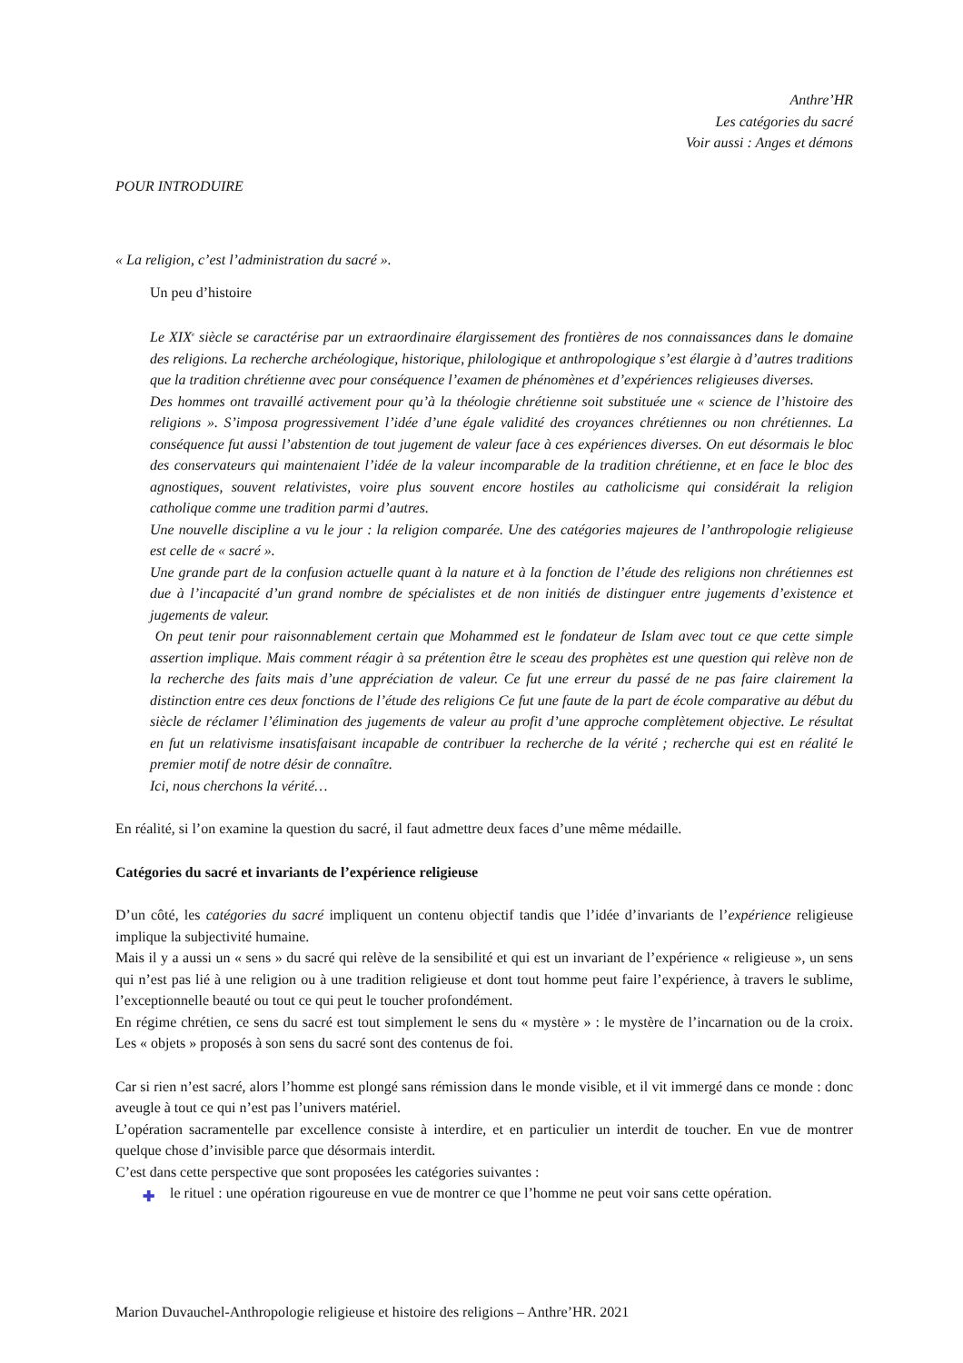Anthre’HR
Les catégories du sacré
Voir aussi : Anges et démons
POUR INTRODUIRE
« La religion, c’est l’administration du sacré ».
Un peu d’histoire
Le XIX<sup>e</sup> siècle se caractérise par un extraordinaire élargissement des frontières de nos connaissances dans le domaine des religions. La recherche archéologique, historique, philologique et anthropologique s’est élargie à d’autres traditions que la tradition chrétienne avec pour conséquence l’examen de phénomènes et d’expériences religieuses diverses.
Des hommes ont travaillé activement pour qu’à la théologie chrétienne soit substituée une « science de l’histoire des religions ». S’imposa progressivement l’idée d’une égale validité des croyances chrétiennes ou non chrétiennes. La conséquence fut aussi l’abstention de tout jugement de valeur face à ces expériences diverses. On eut désormais le bloc des conservateurs qui maintenaient l’idée de la valeur incomparable de la tradition chrétienne, et en face le bloc des agnostiques, souvent relativistes, voire plus souvent encore hostiles au catholicisme qui considérait la religion catholique comme une tradition parmi d’autres.
Une nouvelle discipline a vu le jour : la religion comparée. Une des catégories majeures de l’anthropologie religieuse est celle de « sacré ».
Une grande part de la confusion actuelle quant à la nature et à la fonction de l’étude des religions non chrétiennes est due à l’incapacité d’un grand nombre de spécialistes et de non initiés de distinguer entre jugements d’existence et jugements de valeur.
On peut tenir pour raisonnablement certain que Mohammed est le fondateur de Islam avec tout ce que cette simple assertion implique. Mais comment réagir à sa prétention être le sceau des prophètes est une question qui relève non de la recherche des faits mais d’une appréciation de valeur. Ce fut une erreur du passé de ne pas faire clairement la distinction entre ces deux fonctions de l’étude des religions Ce fut une faute de la part de école comparative au début du siècle de réclamer l’élimination des jugements de valeur au profit d’une approche complètement objective. Le résultat en fut un relativisme insatisfaisant incapable de contribuer la recherche de la vérité ; recherche qui est en réalité le premier motif de notre désir de connaître.
Ici, nous cherchons la vérité…
En réalité, si l’on examine la question du sacré, il faut admettre deux faces d’une même médaille.
Catégories du sacré et invariants de l’expérience religieuse
D’un côté, les catégories du sacré impliquent un contenu objectif tandis que l’idée d’invariants de l’expérience religieuse implique la subjectivité humaine.
Mais il y a aussi un « sens » du sacré qui relève de la sensibilité et qui est un invariant de l’expérience « religieuse », un sens qui n’est pas lié à une religion ou à une tradition religieuse et dont tout homme peut faire l’expérience, à travers le sublime, l’exceptionnelle beauté ou tout ce qui peut le toucher profondément.
En régime chrétien, ce sens du sacré est tout simplement le sens du « mystère » : le mystère de l’incarnation ou de la croix. Les « objets » proposés à son sens du sacré sont des contenus de foi.
Car si rien n’est sacré, alors l’homme est plongé sans rémission dans le monde visible, et il vit immergé dans ce monde : donc aveugle à tout ce qui n’est pas l’univers matériel.
L’opération sacramentelle par excellence consiste à interdire, et en particulier un interdit de toucher. En vue de montrer quelque chose d’invisible parce que désormais interdit.
C’est dans cette perspective que sont proposées les catégories suivantes :
✚ le rituel : une opération rigoureuse en vue de montrer ce que l’homme ne peut voir sans cette opération.
Marion Duvauchel-Anthropologie religieuse et histoire des religions – Anthre’HR. 2021